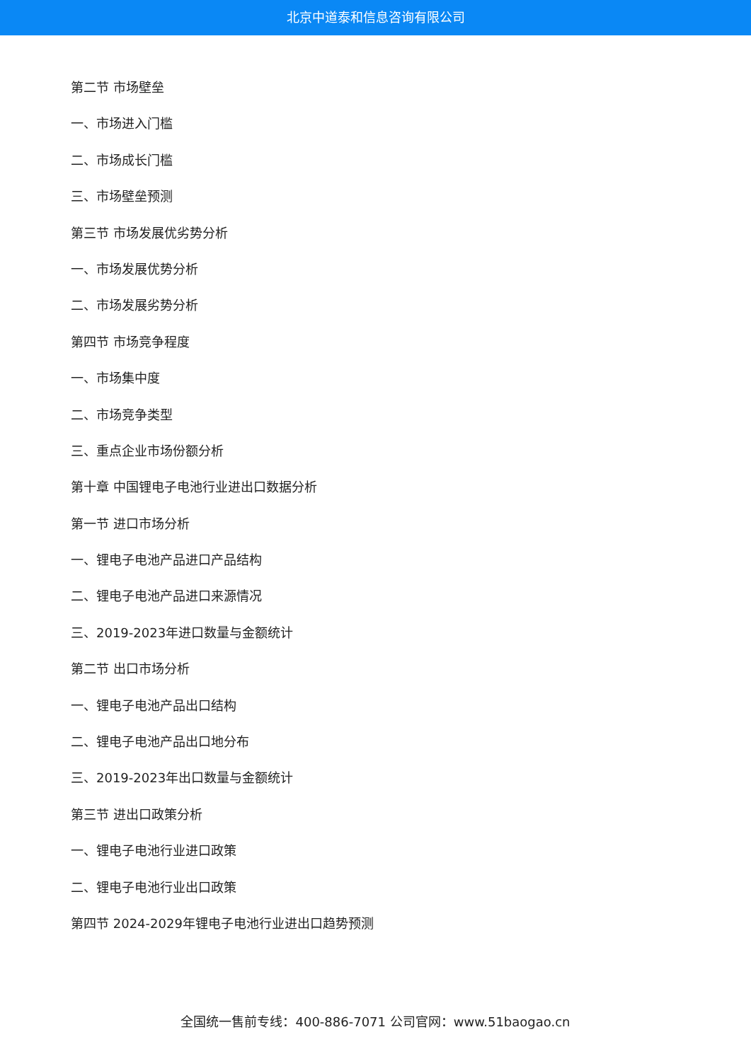北京中道泰和信息咨询有限公司
第二节 市场壁垒
一、市场进入门槛
二、市场成长门槛
三、市场壁垒预测
第三节 市场发展优劣势分析
一、市场发展优势分析
二、市场发展劣势分析
第四节 市场竞争程度
一、市场集中度
二、市场竞争类型
三、重点企业市场份额分析
第十章 中国锂电子电池行业进出口数据分析
第一节 进口市场分析
一、锂电子电池产品进口产品结构
二、锂电子电池产品进口来源情况
三、2019-2023年进口数量与金额统计
第二节 出口市场分析
一、锂电子电池产品出口结构
二、锂电子电池产品出口地分布
三、2019-2023年出口数量与金额统计
第三节 进出口政策分析
一、锂电子电池行业进口政策
二、锂电子电池行业出口政策
第四节 2024-2029年锂电子电池行业进出口趋势预测
全国统一售前专线：400-886-7071 公司官网：www.51baogao.cn